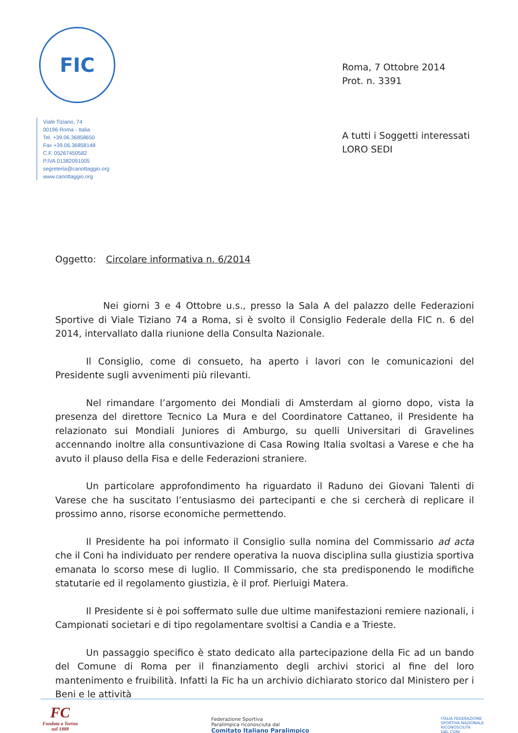FIC
Viale Tiziano, 74
00196 Roma - Italia
Tel. +39.06.36858650
Fax +39.06.36858148
C.F. 05267450582
P.IVA 01382091005
segreteria@canottaggio.org
www.canottaggio.org
Roma, 7 Ottobre 2014
Prot. n. 3391
A tutti i Soggetti interessati
LORO SEDI
Oggetto: Circolare informativa n. 6/2014
Nei giorni 3 e 4 Ottobre u.s., presso la Sala A del palazzo delle Federazioni Sportive di Viale Tiziano 74 a Roma, si è svolto il Consiglio Federale della FIC n. 6 del 2014, intervallato dalla riunione della Consulta Nazionale.
Il Consiglio, come di consueto, ha aperto i lavori con le comunicazioni del Presidente sugli avvenimenti più rilevanti.
Nel rimandare l’argomento dei Mondiali di Amsterdam al giorno dopo, vista la presenza del direttore Tecnico La Mura e del Coordinatore Cattaneo, il Presidente ha relazionato sui Mondiali Juniores di Amburgo, su quelli Universitari di Gravelines accennando inoltre alla consuntivazione di Casa Rowing Italia svoltasi a Varese e che ha avuto il plauso della Fisa e delle Federazioni straniere.
Un particolare approfondimento ha riguardato il Raduno dei Giovani Talenti di Varese che ha suscitato l’entusiasmo dei partecipanti e che si cercherà di replicare il prossimo anno, risorse economiche permettendo.
Il Presidente ha poi informato il Consiglio sulla nomina del Commissario ad acta che il Coni ha individuato per rendere operativa la nuova disciplina sulla giustizia sportiva emanata lo scorso mese di luglio. Il Commissario, che sta predisponendo le modifiche statutarie ed il regolamento giustizia, è il prof. Pierluigi Matera.
Il Presidente si è poi soffermato sulle due ultime manifestazioni remiere nazionali, i Campionati societari e di tipo regolamentare svoltisi a Candia e a Trieste.
Un passaggio specifico è stato dedicato alla partecipazione della Fic ad un bando del Comune di Roma per il finanziamento degli archivi storici al fine del loro mantenimento e fruibilità. Infatti la Fic ha un archivio dichiarato storico dal Ministero per i Beni e le attività
FC
Fondata a Torino
nel 1888
Federazione Sportiva
Paralimpica riconosciuta dal
Comitato Italiano Paralimpico
ITALIA FEDERAZIONE
SPORTIVA NAZIONALE
RICONOSCIUTA
DAL CONI